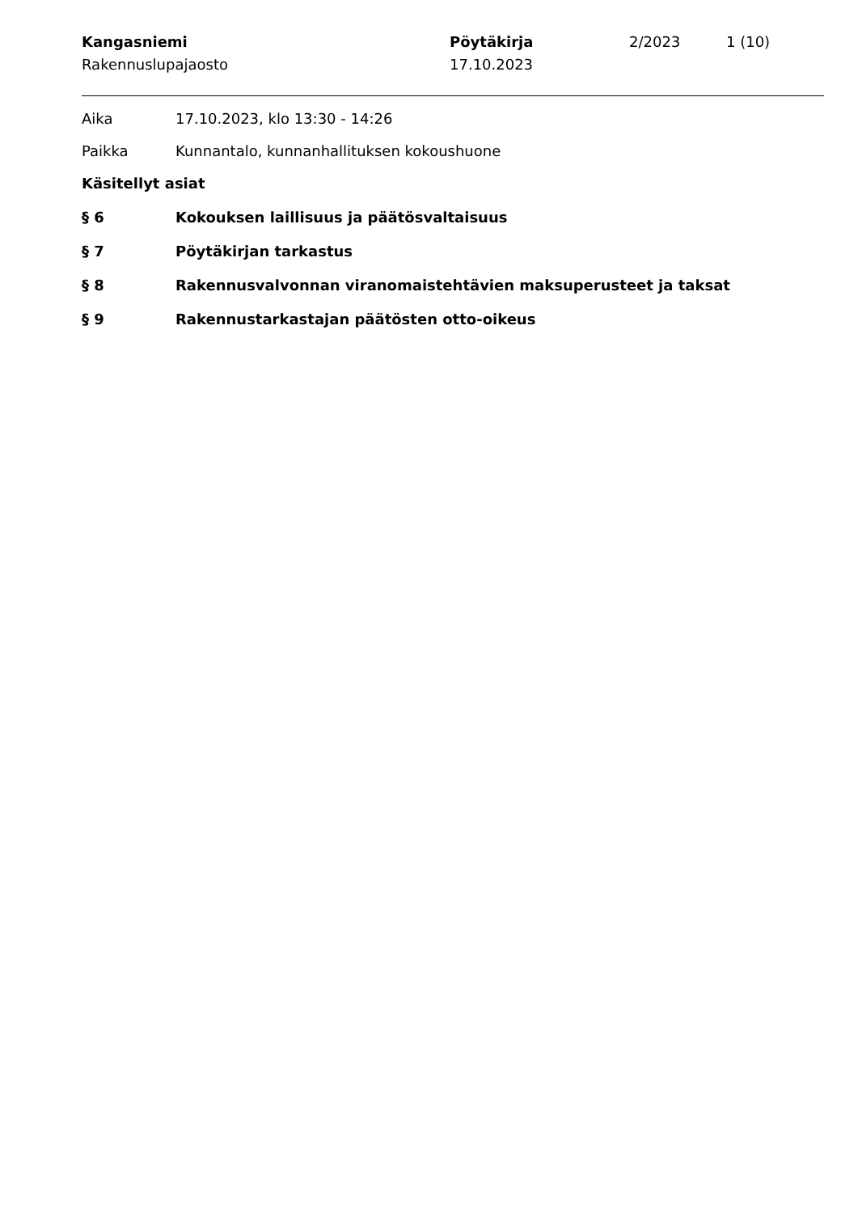Kangasniemi
Rakennuslupajaosto
Pöytäkirja
17.10.2023
2/2023 1 (10)
Aika 17.10.2023, klo 13:30 - 14:26
Paikka Kunnantalo, kunnanhallituksen kokoushuone
Käsitellyt asiat
§ 6 Kokouksen laillisuus ja päätösvaltaisuus
§ 7 Pöytäkirjan tarkastus
§ 8 Rakennusvalvonnan viranomaistehtävien maksuperusteet ja taksat
§ 9 Rakennustarkastajan päätösten otto-oikeus